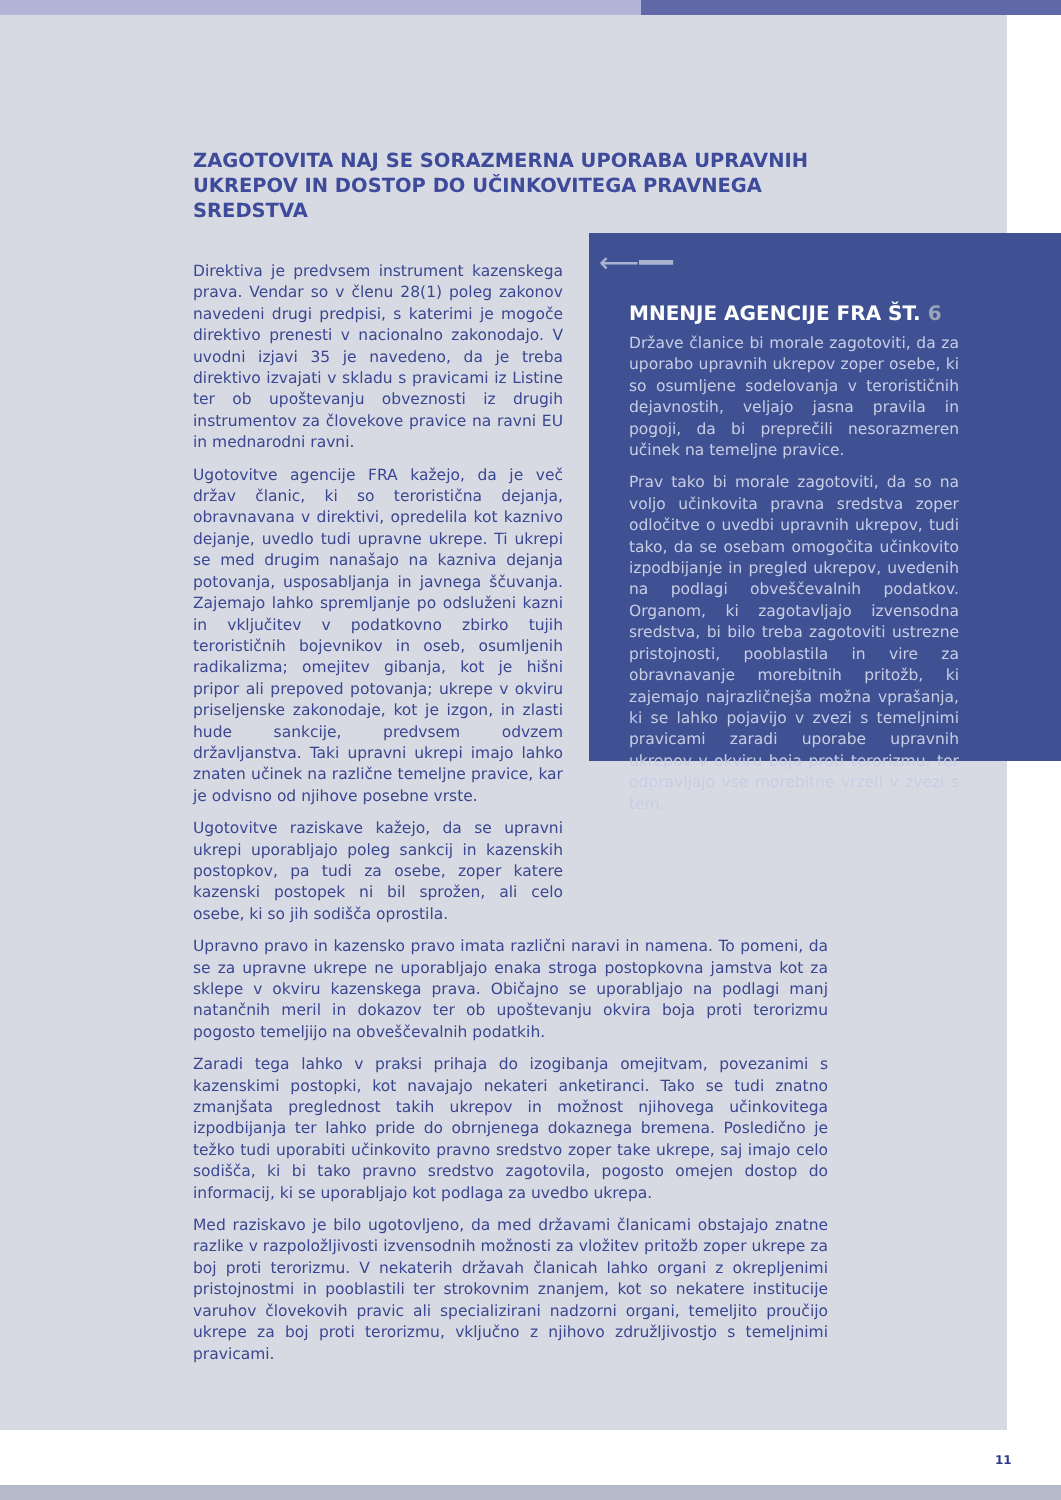⟵━━
MNENJE AGENCIJE FRA ŠT. 6
Države članice bi morale zagotoviti, da za uporabo upravnih ukrepov zoper osebe, ki so osumljene sodelovanja v terorističnih dejavnostih, veljajo jasna pravila in pogoji, da bi preprečili nesorazmeren učinek na temeljne pravice.
Prav tako bi morale zagotoviti, da so na voljo učinkovita pravna sredstva zoper odločitve o uvedbi upravnih ukrepov, tudi tako, da se osebam omogočita učinkovito izpodbijanje in pregled ukrepov, uvedenih na podlagi obveščevalnih podatkov. Organom, ki zagotavljajo izvensodna sredstva, bi bilo treba zagotoviti ustrezne pristojnosti, pooblastila in vire za obravnavanje morebitnih pritožb, ki zajemajo najrazličnejša možna vprašanja, ki se lahko pojavijo v zvezi s temeljnimi pravicami zaradi uporabe upravnih ukrepov v okviru boja proti terorizmu, ter odpravljajo vse morebitne vrzeli v zvezi s tem.
ZAGOTOVITA NAJ SE SORAZMERNA UPORABA UPRAVNIH UKREPOV IN DOSTOP DO UČINKOVITEGA PRAVNEGA SREDSTVA
Direktiva je predvsem instrument kazenskega prava. Vendar so v členu 28(1) poleg zakonov navedeni drugi predpisi, s katerimi je mogoče direktivo prenesti v nacionalno zakonodajo. V uvodni izjavi 35 je navedeno, da je treba direktivo izvajati v skladu s pravicami iz Listine ter ob upoštevanju obveznosti iz drugih instrumentov za človekove pravice na ravni EU in mednarodni ravni.
Ugotovitve agencije FRA kažejo, da je več držav članic, ki so teroristična dejanja, obravnavana v direktivi, opredelila kot kaznivo dejanje, uvedlo tudi upravne ukrepe. Ti ukrepi se med drugim nanašajo na kazniva dejanja potovanja, usposabljanja in javnega ščuvanja. Zajemajo lahko spremljanje po odsluženi kazni in vključitev v podatkovno zbirko tujih terorističnih bojevnikov in oseb, osumljenih radikalizma; omejitev gibanja, kot je hišni pripor ali prepoved potovanja; ukrepe v okviru priseljenske zakonodaje, kot je izgon, in zlasti hude sankcije, predvsem odvzem državljanstva. Taki upravni ukrepi imajo lahko znaten učinek na različne temeljne pravice, kar je odvisno od njihove posebne vrste.
Ugotovitve raziskave kažejo, da se upravni ukrepi uporabljajo poleg sankcij in kazenskih postopkov, pa tudi za osebe, zoper katere kazenski postopek ni bil sprožen, ali celo osebe, ki so jih sodišča oprostila.
Upravno pravo in kazensko pravo imata različni naravi in namena. To pomeni, da se za upravne ukrepe ne uporabljajo enaka stroga postopkovna jamstva kot za sklepe v okviru kazenskega prava. Običajno se uporabljajo na podlagi manj natančnih meril in dokazov ter ob upoštevanju okvira boja proti terorizmu pogosto temeljijo na obveščevalnih podatkih.
Zaradi tega lahko v praksi prihaja do izogibanja omejitvam, povezanimi s kazenskimi postopki, kot navajajo nekateri anketiranci. Tako se tudi znatno zmanjšata preglednost takih ukrepov in možnost njihovega učinkovitega izpodbijanja ter lahko pride do obrnjenega dokaznega bremena. Posledično je težko tudi uporabiti učinkovito pravno sredstvo zoper take ukrepe, saj imajo celo sodišča, ki bi tako pravno sredstvo zagotovila, pogosto omejen dostop do informacij, ki se uporabljajo kot podlaga za uvedbo ukrepa.
Med raziskavo je bilo ugotovljeno, da med državami članicami obstajajo znatne razlike v razpoložljivosti izvensodnih možnosti za vložitev pritožb zoper ukrepe za boj proti terorizmu. V nekaterih državah članicah lahko organi z okrepljenimi pristojnostmi in pooblastili ter strokovnim znanjem, kot so nekatere institucije varuhov človekovih pravic ali specializirani nadzorni organi, temeljito proučijo ukrepe za boj proti terorizmu, vključno z njihovo združljivostjo s temeljnimi pravicami.
11